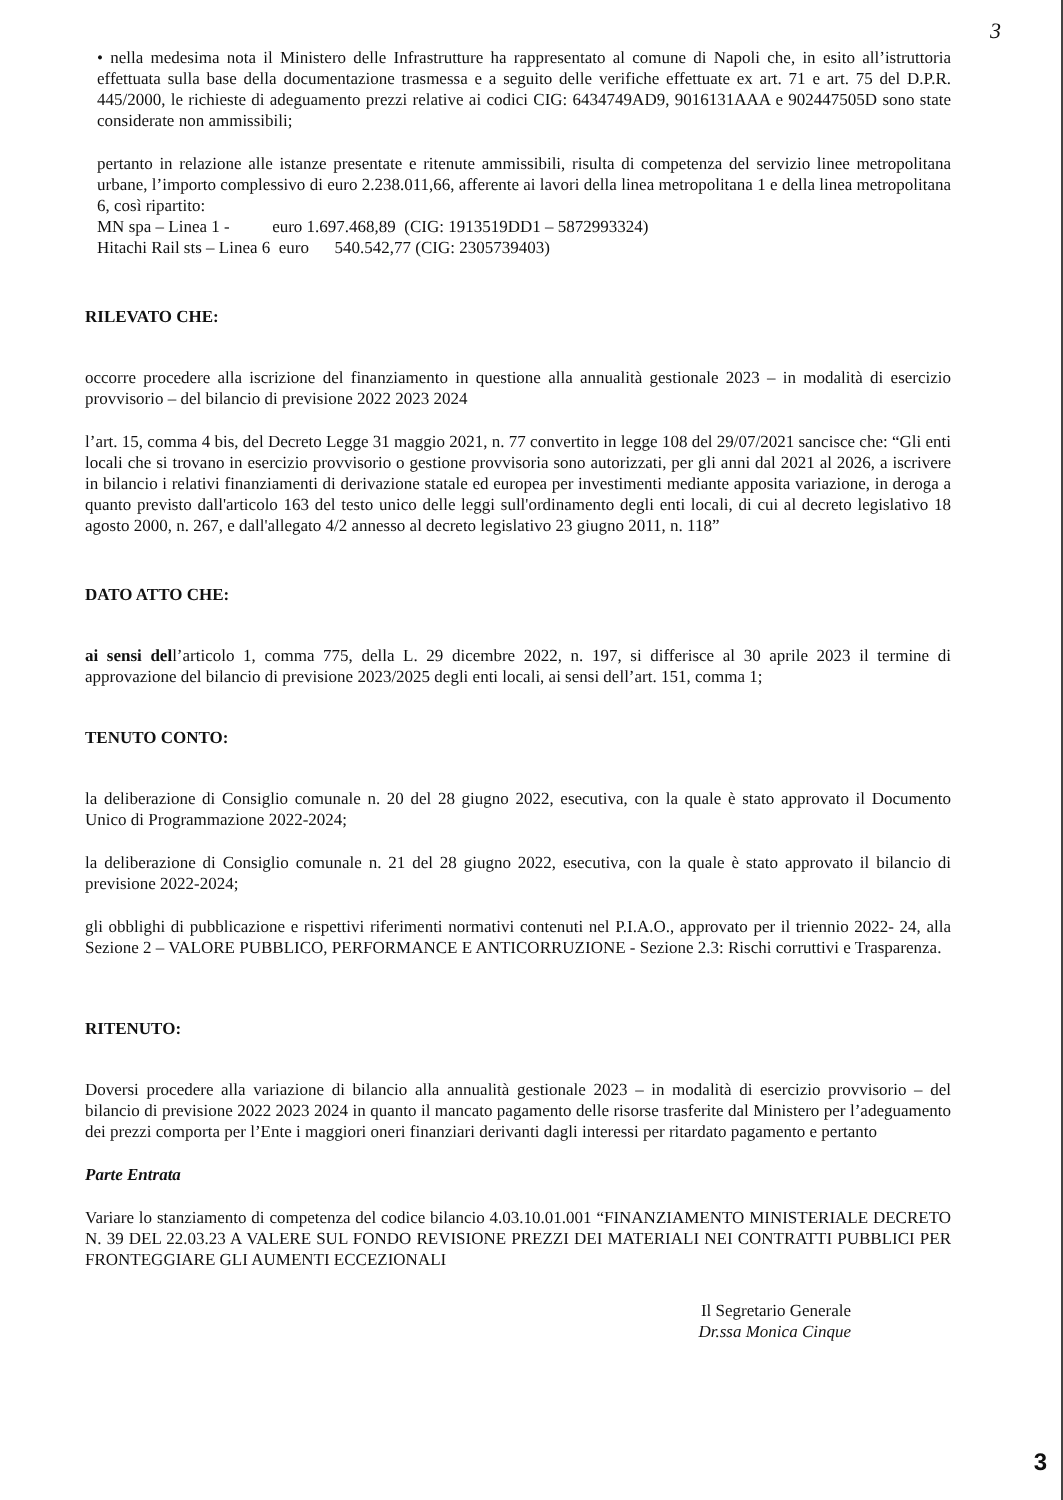3
• nella medesima nota il Ministero delle Infrastrutture ha rappresentato al comune di Napoli che, in esito all’istruttoria effettuata sulla base della documentazione trasmessa e a seguito delle verifiche effettuate ex art. 71 e art. 75 del D.P.R. 445/2000, le richieste di adeguamento prezzi relative ai codici CIG: 6434749AD9, 9016131AAA e 902447505D sono state considerate non ammissibili;
pertanto in relazione alle istanze presentate e ritenute ammissibili, risulta di competenza del servizio linee metropolitana urbane, l’importo complessivo di euro 2.238.011,66, afferente ai lavori della linea metropolitana 1 e della linea metropolitana 6, così ripartito:
MN spa – Linea 1 - euro 1.697.468,89 (CIG: 1913519DD1 – 5872993324)
Hitachi Rail sts – Linea 6 euro 540.542,77 (CIG: 2305739403)
RILEVATO CHE:
occorre procedere alla iscrizione del finanziamento in questione alla annualità gestionale 2023 – in modalità di esercizio provvisorio – del bilancio di previsione 2022 2023 2024
l’art. 15, comma 4 bis, del Decreto Legge 31 maggio 2021, n. 77 convertito in legge 108 del 29/07/2021 sancisce che: “Gli enti locali che si trovano in esercizio provvisorio o gestione provvisoria sono autorizzati, per gli anni dal 2021 al 2026, a iscrivere in bilancio i relativi finanziamenti di derivazione statale ed europea per investimenti mediante apposita variazione, in deroga a quanto previsto dall'articolo 163 del testo unico delle leggi sull'ordinamento degli enti locali, di cui al decreto legislativo 18 agosto 2000, n. 267, e dall'allegato 4/2 annesso al decreto legislativo 23 giugno 2011, n. 118”
DATO ATTO CHE:
ai sensi dell’articolo 1, comma 775, della L. 29 dicembre 2022, n. 197, si differisce al 30 aprile 2023 il termine di approvazione del bilancio di previsione 2023/2025 degli enti locali, ai sensi dell’art. 151, comma 1;
TENUTO CONTO:
la deliberazione di Consiglio comunale n. 20 del 28 giugno 2022, esecutiva, con la quale è stato approvato il Documento Unico di Programmazione 2022-2024;
la deliberazione di Consiglio comunale n. 21 del 28 giugno 2022, esecutiva, con la quale è stato approvato il bilancio di previsione 2022-2024;
gli obblighi di pubblicazione e rispettivi riferimenti normativi contenuti nel P.I.A.O., approvato per il triennio 2022- 24, alla Sezione 2 – VALORE PUBBLICO, PERFORMANCE E ANTICORRUZIONE - Sezione 2.3: Rischi corruttivi e Trasparenza.
RITENUTO:
Doversi procedere alla variazione di bilancio alla annualità gestionale 2023 – in modalità di esercizio provvisorio – del bilancio di previsione 2022 2023 2024 in quanto il mancato pagamento delle risorse trasferite dal Ministero per l’adeguamento dei prezzi comporta per l’Ente i maggiori oneri finanziari derivanti dagli interessi per ritardato pagamento e pertanto
Parte Entrata
Variare lo stanziamento di competenza del codice bilancio 4.03.10.01.001 “FINANZIAMENTO MINISTERIALE DECRETO N. 39 DEL 22.03.23 A VALERE SUL FONDO REVISIONE PREZZI DEI MATERIALI NEI CONTRATTI PUBBLICI PER FRONTEGGIARE GLI AUMENTI ECCEZIONALI
Il Segretario Generale
Dr.ssa Monica Cinque
3